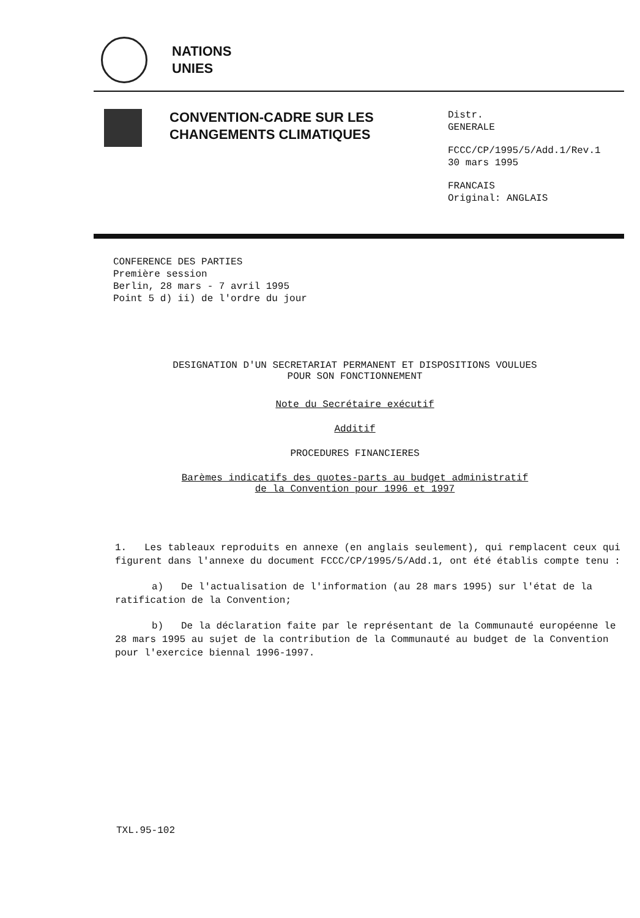NATIONS
UNIES
CONVENTION-CADRE SUR LES CHANGEMENTS CLIMATIQUES
Distr.
GENERALE
FCCC/CP/1995/5/Add.1/Rev.1
30 mars 1995
FRANCAIS
Original: ANGLAIS
CONFERENCE DES PARTIES
Première session
Berlin, 28 mars - 7 avril 1995
Point 5 d) ii) de l'ordre du jour
DESIGNATION D'UN SECRETARIAT PERMANENT ET DISPOSITIONS VOULUES
POUR SON FONCTIONNEMENT
Note du Secrétaire exécutif
Additif
PROCEDURES FINANCIERES
Barèmes indicatifs des quotes-parts au budget administratif
de la Convention pour 1996 et 1997
1. Les tableaux reproduits en annexe (en anglais seulement), qui remplacent ceux qui figurent dans l'annexe du document FCCC/CP/1995/5/Add.1, ont été établis compte tenu :
a) De l'actualisation de l'information (au 28 mars 1995) sur l'état de la ratification de la Convention;
b) De la déclaration faite par le représentant de la Communauté européenne le 28 mars 1995 au sujet de la contribution de la Communauté au budget de la Convention pour l'exercice biennal 1996-1997.
TXL.95-102